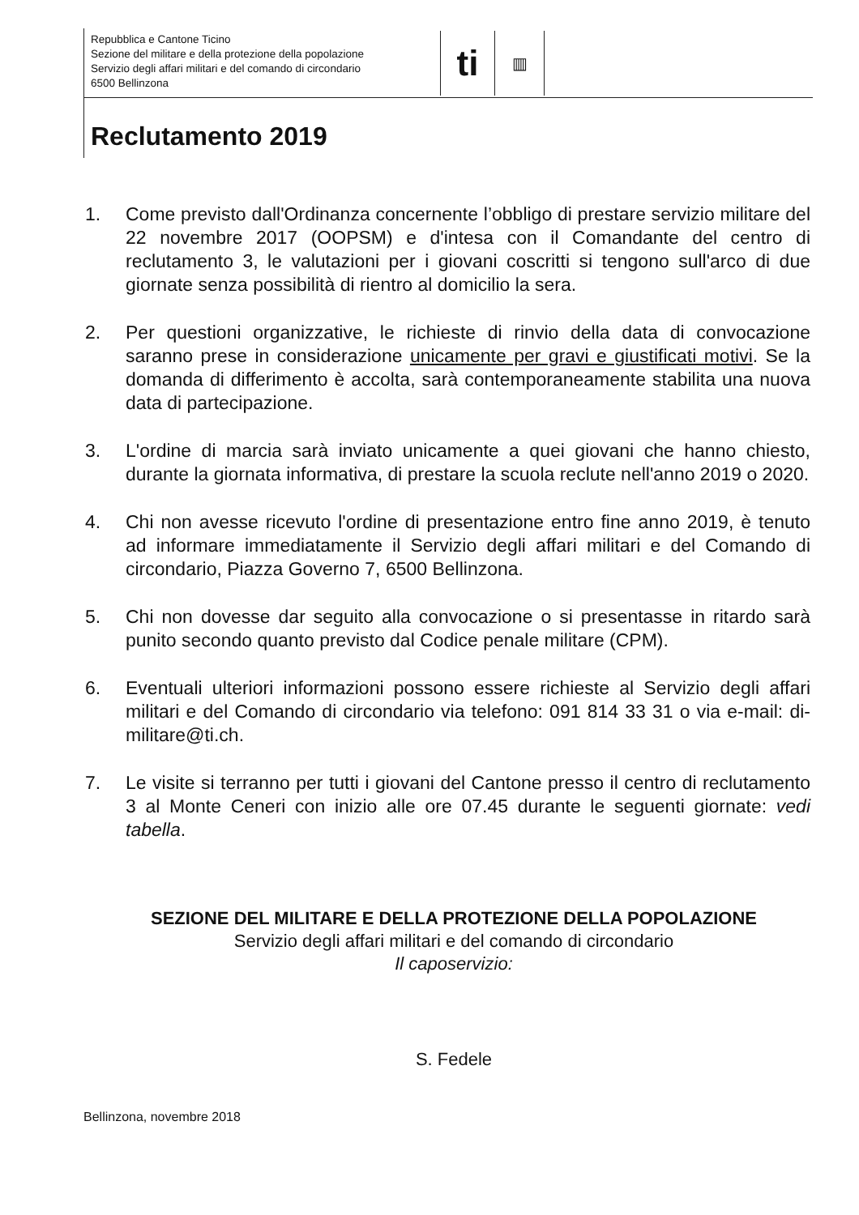Repubblica e Cantone Ticino
Sezione del militare e della protezione della popolazione
Servizio degli affari militari e del comando di circondario
6500 Bellinzona
ti
▥
Reclutamento 2019
1. Come previsto dall'Ordinanza concernente l’obbligo di prestare servizio militare del 22 novembre 2017 (OOPSM) e d'intesa con il Comandante del centro di reclutamento 3, le valutazioni per i giovani coscritti si tengono sull'arco di due giornate senza possibilità di rientro al domicilio la sera.
2. Per questioni organizzative, le richieste di rinvio della data di convocazione saranno prese in considerazione unicamente per gravi e giustificati motivi. Se la domanda di differimento è accolta, sarà contemporaneamente stabilita una nuova data di partecipazione.
3. L'ordine di marcia sarà inviato unicamente a quei giovani che hanno chiesto, durante la giornata informativa, di prestare la scuola reclute nell'anno 2019 o 2020.
4. Chi non avesse ricevuto l'ordine di presentazione entro fine anno 2019, è tenuto ad informare immediatamente il Servizio degli affari militari e del Comando di circondario, Piazza Governo 7, 6500 Bellinzona.
5. Chi non dovesse dar seguito alla convocazione o si presentasse in ritardo sarà punito secondo quanto previsto dal Codice penale militare (CPM).
6. Eventuali ulteriori informazioni possono essere richieste al Servizio degli affari militari e del Comando di circondario via telefono: 091 814 33 31 o via e-mail: di-militare@ti.ch.
7. Le visite si terranno per tutti i giovani del Cantone presso il centro di reclutamento 3 al Monte Ceneri con inizio alle ore 07.45 durante le seguenti giornate: vedi tabella.
SEZIONE DEL MILITARE E DELLA PROTEZIONE DELLA POPOLAZIONE
Servizio degli affari militari e del comando di circondario
Il caposervizio:
S. Fedele
Bellinzona, novembre 2018